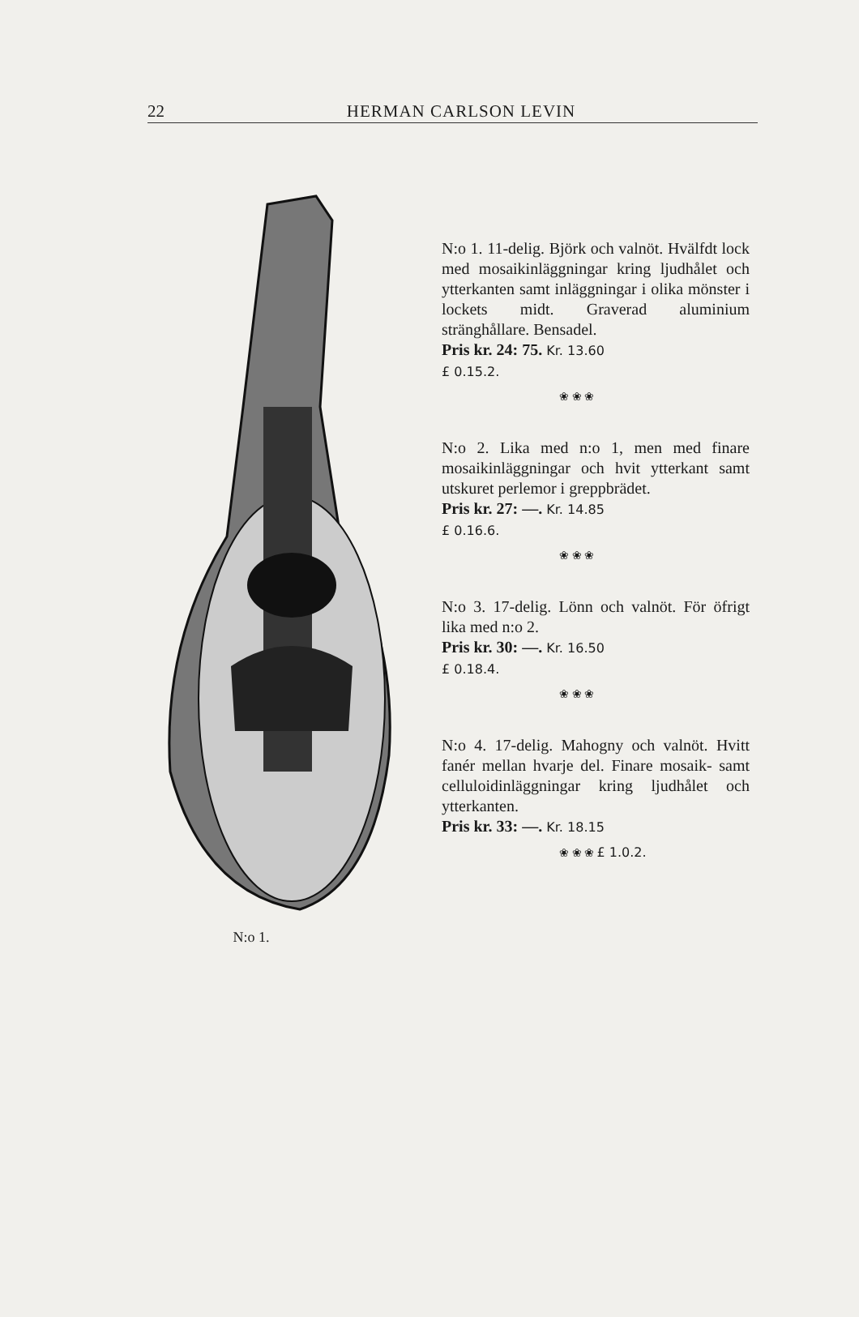22
HERMAN CARLSON LEVIN
N:o 1.
N:o 1. 11-delig. Björk och valnöt. Hvälfdt lock med mosaikinläggningar kring ljudhålet och ytterkanten samt inläggningar i olika mönster i lockets midt. Graverad aluminium stränghållare. Bensadel.
Pris kr. 24: 75. Kr. 13.60
£ 0.15.2.
❀ ❀ ❀
N:o 2. Lika med n:o 1, men med finare mosaikinläggningar och hvit ytterkant samt utskuret perlemor i greppbrädet.
Pris kr. 27: —. Kr. 14.85
£ 0.16.6.
❀ ❀ ❀
N:o 3. 17-delig. Lönn och valnöt. För öfrigt lika med n:o 2.
Pris kr. 30: —. Kr. 16.50
£ 0.18.4.
❀ ❀ ❀
N:o 4. 17-delig. Mahogny och valnöt. Hvitt fanér mellan hvarje del. Finare mosaik- samt celluloidinläggningar kring ljudhålet och ytterkanten.
Pris kr. 33: —. Kr. 18.15
❀ ❀ ❀ £ 1.0.2.